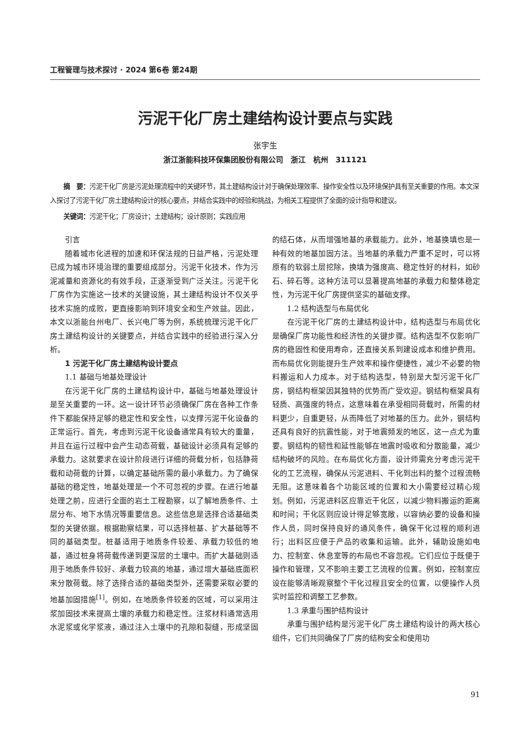工程管理与技术探讨 · 2024 第6卷 第24期
污泥干化厂房土建结构设计要点与实践
张宇生
浙江浙能科技环保集团股份有限公司　浙江　杭州　311121
摘　要：污泥干化厂房是污泥处理流程中的关键环节，其土建结构设计对于确保处理效率、操作安全性以及环境保护具有至关重要的作用。本文深入探讨了污泥干化厂房土建结构设计的核心要点，并结合实践中的经验和挑战，为相关工程提供了全面的设计指导和建议。
关键词：污泥干化；厂房设计；土建结构；设计原则；实践应用
引言
随着城市化进程的加速和环保法规的日益严格，污泥处理已成为城市环境治理的重要组成部分。污泥干化技术，作为污泥减量和资源化的有效手段，正逐渐受到广泛关注。污泥干化厂房作为实施这一技术的关键设施，其土建结构设计不仅关乎技术实施的成败，更直接影响到环境安全和生产效益。因此，本文以浙能台州电厂、长兴电厂等为例，系统梳理污泥干化厂房土建结构设计的关键要点，并结合实践中的经验进行深入分析。
1 污泥干化厂房土建结构设计要点
1.1 基础与地基处理设计
在污泥干化厂房的土建结构设计中，基础与地基处理设计是至关重要的一环。这一设计环节必须确保厂房在各种工作条件下都能保持足够的稳定性和安全性，以支撑污泥干化设备的正常运行。首先，考虑到污泥干化设备通常具有较大的重量，并且在运行过程中会产生动态荷载，基础设计必须具有足够的承载力。这就要求在设计阶段进行详细的荷载分析，包括静荷载和动荷载的计算，以确定基础所需的最小承载力。为了确保基础的稳定性，地基处理是一个不可忽视的步骤。在进行地基处理之前，应进行全面的岩土工程勘察，以了解地质条件、土层分布、地下水情况等重要信息。这些信息是选择合适基础类型的关键依据。根据勘察结果，可以选择桩基、扩大基础等不同的基础类型。桩基适用于地质条件较差、承载力较低的地基，通过桩身将荷载传递到更深层的土壤中。而扩大基础则适用于地质条件较好、承载力较高的地基，通过增大基础底面积来分散荷载。除了选择合适的基础类型外，还需要采取必要的地基加固措施<sup>[1]</sup>。例如，在地质条件较差的区域，可以采用注浆加固技术来提高土壤的承载力和稳定性。注浆材料通常选用水泥浆或化学浆液，通过注入土壤中的孔隙和裂缝，形成坚固的结石体，从而增强地基的承载能力。此外，地基换填也是一种有效的地基加固方法。当地基的承载力严重不足时，可以将原有的软弱土层挖除，换填为强度高、稳定性好的材料，如砂石、碎石等。这种方法可以显著提高地基的承载力和整体稳定性，为污泥干化厂房提供坚实的基础支撑。
1.2 结构选型与布局优化
在污泥干化厂房的土建结构设计中，结构选型与布局优化是确保厂房功能性和经济性的关键步骤。结构选型不仅影响厂房的稳固性和使用寿命，还直接关系到建设成本和维护费用。而布局优化则能提升生产效率和操作便捷性，减少不必要的物料搬运和人力成本。对于结构选型，特别是大型污泥干化厂房，钢结构框架因其独特的优势而广受欢迎。钢结构框架具有轻质、高强度的特点，这意味着在承受相同荷载时，所需的材料更少，自重更轻，从而降低了对地基的压力。此外，钢结构还具有良好的抗震性能，对于地震频发的地区，这一点尤为重要。钢结构的韧性和延性能够在地震时吸收和分散能量，减少结构破坏的风险。在布局优化方面，设计师需充分考虑污泥干化的工艺流程，确保从污泥进料、干化到出料的整个过程流畅无阻。这意味着各个功能区域的位置和大小需要经过精心规划。例如，污泥进料区应靠近干化区，以减少物料搬运的距离和时间；干化区则应设计得足够宽敞，以容纳必要的设备和操作人员，同时保持良好的通风条件，确保干化过程的顺利进行；出料区应便于产品的收集和运输。此外，辅助设施如电力、控制室、休息室等的布局也不容忽视。它们应位于既便于操作和管理，又不影响主要工艺流程的位置。例如，控制室应设在能够清晰观察整个干化过程且安全的位置，以便操作人员实时监控和调整工艺参数。
1.3 承重与围护结构设计
承重与围护结构是污泥干化厂房土建结构设计的两大核心组件，它们共同确保了厂房的结构安全和使用功
91